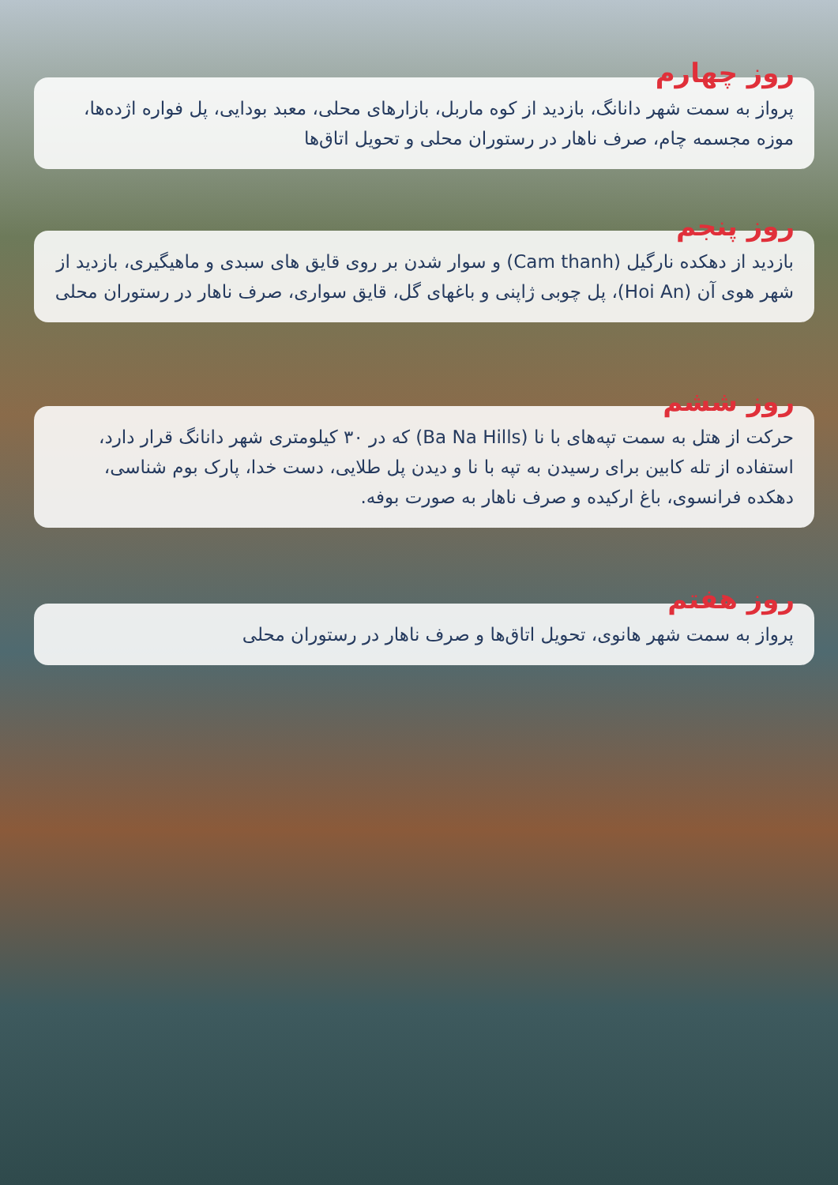روز چهارم
پرواز به سمت شهر دانانگ، بازدید از کوه ماربل، بازارهای محلی، معبد بودایی، پل فواره اژده‌ها، موزه مجسمه چام، صرف ناهار در رستوران محلی و تحویل اتاق‌ها
روز پنجم
بازدید از دهکده نارگیل (Cam thanh) و سوار شدن بر روی قایق های سبدی و ماهیگیری، بازدید از شهر هوی آن (Hoi An)، پل چوبی ژاپنی و باغهای گل، قایق سواری، صرف ناهار در رستوران محلی
روز ششم
حرکت از هتل به سمت تپه‌های با نا (Ba Na Hills) که در ۳۰ کیلومتری شهر دانانگ قرار دارد، استفاده از تله کابین برای رسیدن به تپه با نا و دیدن پل طلایی، دست خدا، پارک بوم شناسی، دهکده فرانسوی، باغ ارکیده و صرف ناهار به صورت بوفه.
روز هفتم
پرواز به سمت شهر هانوی، تحویل اتاق‌ها و صرف ناهار در رستوران محلی